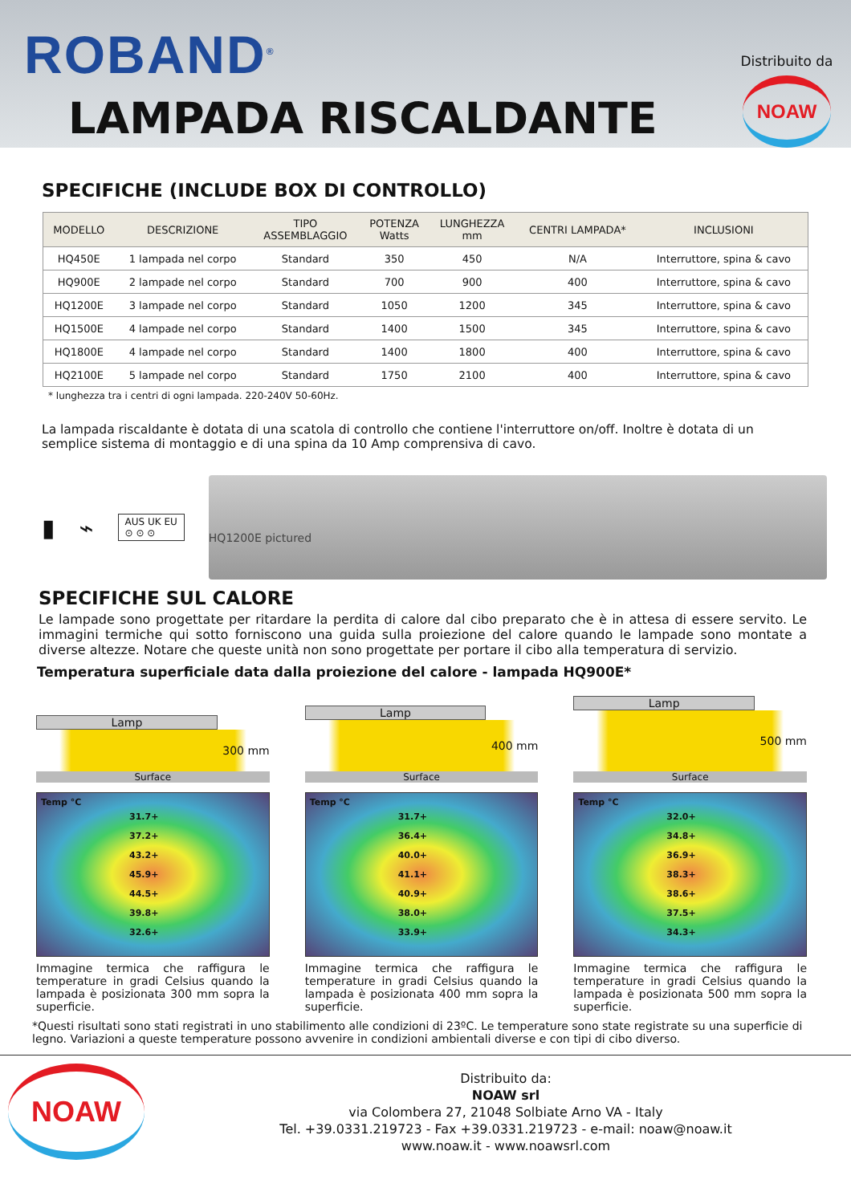ROBAND<sup>®</sup>
LAMPADA RISCALDANTE
Distribuito da
NOAW
SPECIFICHE (INCLUDE BOX DI CONTROLLO)
| MODELLO | DESCRIZIONE | TIPO ASSEMBLAGGIO | POTENZA Watts | LUNGHEZZA mm | CENTRI LAMPADA* | INCLUSIONI |
| --- | --- | --- | --- | --- | --- | --- |
| HQ450E | 1 lampada nel corpo | Standard | 350 | 450 | N/A | Interruttore, spina & cavo |
| HQ900E | 2 lampade nel corpo | Standard | 700 | 900 | 400 | Interruttore, spina & cavo |
| HQ1200E | 3 lampade nel corpo | Standard | 1050 | 1200 | 345 | Interruttore, spina & cavo |
| HQ1500E | 4 lampade nel corpo | Standard | 1400 | 1500 | 345 | Interruttore, spina & cavo |
| HQ1800E | 4 lampade nel corpo | Standard | 1400 | 1800 | 400 | Interruttore, spina & cavo |
| HQ2100E | 5 lampade nel corpo | Standard | 1750 | 2100 | 400 | Interruttore, spina & cavo |
* lunghezza tra i centri di ogni lampada. 220-240V 50-60Hz.
La lampada riscaldante è dotata di una scatola di controllo che contiene l'interruttore on/off. Inoltre è dotata di un semplice sistema di montaggio e di una spina da 10 Amp comprensiva di cavo.
▮ ⌁
AUS UK EU
⊙ ⊙ ⊙
HQ1200E pictured
SPECIFICHE SUL CALORE
Le lampade sono progettate per ritardare la perdita di calore dal cibo preparato che è in attesa di essere servito. Le immagini termiche qui sotto forniscono una guida sulla proiezione del calore quando le lampade sono montate a diverse altezze. Notare che queste unità non sono progettate per portare il cibo alla temperatura di servizio.
Temperatura superficiale data dalla proiezione del calore - lampada HQ900E*
Lamp
300 mm
Surface
Temp °C
31.7+
37.2+
43.2+
45.9+
44.5+
39.8+
32.6+
Immagine termica che raffigura le temperature in gradi Celsius quando la lampada è posizionata 300 mm sopra la superficie.
Lamp
400 mm
Surface
Temp °C
31.7+
36.4+
40.0+
41.1+
40.9+
38.0+
33.9+
Immagine termica che raffigura le temperature in gradi Celsius quando la lampada è posizionata 400 mm sopra la superficie.
Lamp
500 mm
Surface
Temp °C
32.0+
34.8+
36.9+
38.3+
38.6+
37.5+
34.3+
Immagine termica che raffigura le temperature in gradi Celsius quando la lampada è posizionata 500 mm sopra la superficie.
*Questi risultati sono stati registrati in uno stabilimento alle condizioni di 23ºC. Le temperature sono state registrate su una superficie di legno. Variazioni a queste temperature possono avvenire in condizioni ambientali diverse e con tipi di cibo diverso.
NOAW
Distribuito da:
NOAW srl
via Colombera 27, 21048 Solbiate Arno VA - Italy
Tel. +39.0331.219723 - Fax +39.0331.219723 - e-mail: noaw@noaw.it
www.noaw.it - www.noawsrl.com